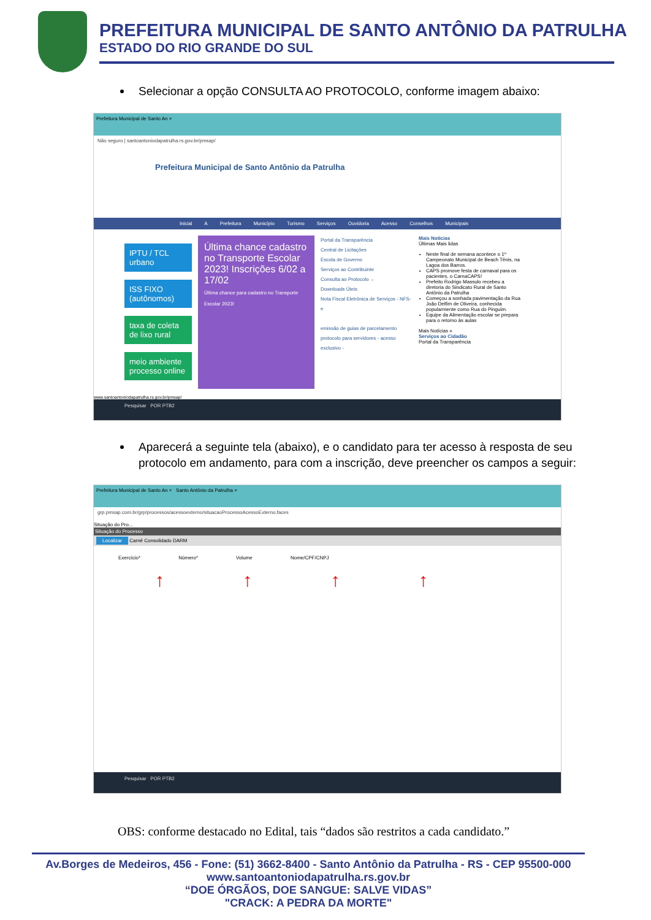PREFEITURA MUNICIPAL DE SANTO ANTÔNIO DA PATRULHA
ESTADO DO RIO GRANDE DO SUL
Selecionar a opção CONSULTA AO PROTOCOLO, conforme imagem abaixo:
Prefeitura Municipal de Santo An ×
Não seguro | santoantoniodapatrulha.rs.gov.br/pmsap/
Prefeitura Municipal de Santo Antônio da Patrulha
Inicial A Prefeitura Município Turismo Serviços Ouvidoria Acesso Conselhos Municipais
IPTU / TCL urbano
ISS FIXO (autônomos)
taxa de coleta de lixo rural
meio ambiente processo online
Última chance cadastro no Transporte Escolar 2023! Inscrições 6/02 a 17/02
Última chance para cadastro no Transporte Escolar 2023!
Portal da Transparência
Central de Licitações
Escola de Governo
Serviços ao Contribuinte
Consulta ao Protocolo ←
Downloads Úteis
Nota Fiscal Eletrônica de Serviços - NFS-e
emissão de guias de parcelamento
protocolo para servidores - acesso exclusivo -
Mais Notícias
Últimas Mais lidas
Neste final de semana acontece o 1º Campeonato Municipal de Beach Tênis, na Lagoa dos Barros.
CAPS promove festa de carnaval para os pacientes, o CarnaCAPS!
Prefeito Rodrigo Massulo recebeu a diretoria do Sindicato Rural de Santo Antônio da Patrulha
Começou a sonhada pavimentação da Rua João Delfim de Oliveira, conhecida popularmente como Rua do Pinguim.
Equipe da Alimentação escolar se prepara para o retorno às aulas
Mais Notícias »
Serviços ao Cidadão
Portal da Transparência
www.santoantoniodapatrulha.rs.gov.br/pmsap/
Pesquisar POR PTB2
Aparecerá a seguinte tela (abaixo), e o candidato para ter acesso à resposta de seu protocolo em andamento, para com a inscrição, deve preencher os campos a seguir:
Prefeitura Municipal de Santo An × Santo Antônio da Patrulha ×
grp.pmsap.com.br/grp/processos/acessoexterno/situacaoProcessoAcessoExterno.faces
Situação do Pro...
Situação do Processo
Localizar Carnê Consolidado DARM
Exercício* Número* Volume Nome/CPF/CNPJ
↑ ↑ ↑ ↑
Pesquisar POR PTB2
OBS: conforme destacado no Edital, tais “dados são restritos a cada candidato.”
Av.Borges de Medeiros, 456 - Fone: (51) 3662-8400 - Santo Antônio da Patrulha - RS - CEP 95500-000
www.santoantoniodapatrulha.rs.gov.br
“DOE ÓRGÃOS, DOE SANGUE: SALVE VIDAS”
"CRACK: A PEDRA DA MORTE"